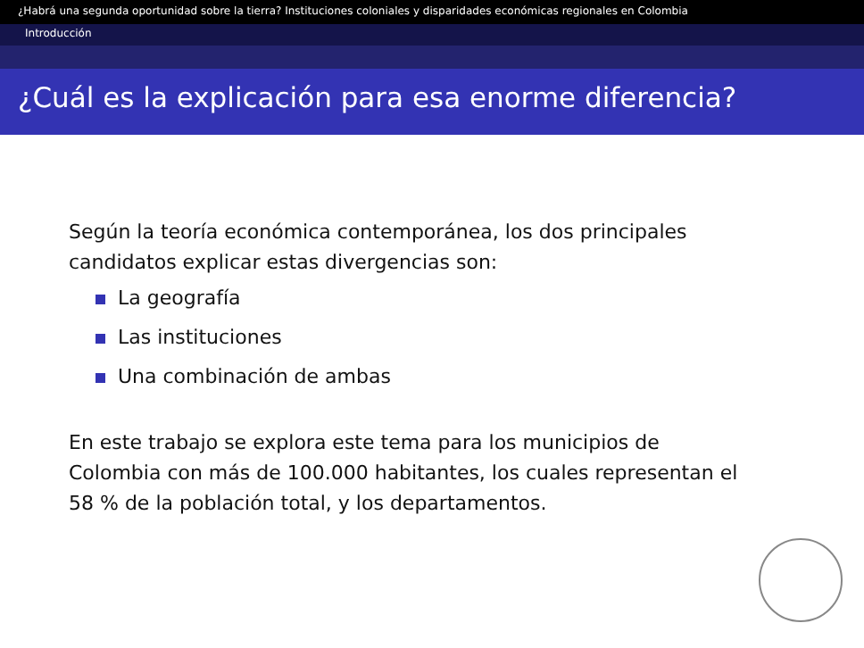¿Habrá una segunda oportunidad sobre la tierra? Instituciones coloniales y disparidades económicas regionales en Colombia
Introducción
¿Cuál es la explicación para esa enorme diferencia?
Según la teoría económica contemporánea, los dos principales
candidatos explicar estas divergencias son:
La geografía
Las instituciones
Una combinación de ambas
En este trabajo se explora este tema para los municipios de
Colombia con más de 100.000 habitantes, los cuales representan el
58 % de la población total, y los departamentos.